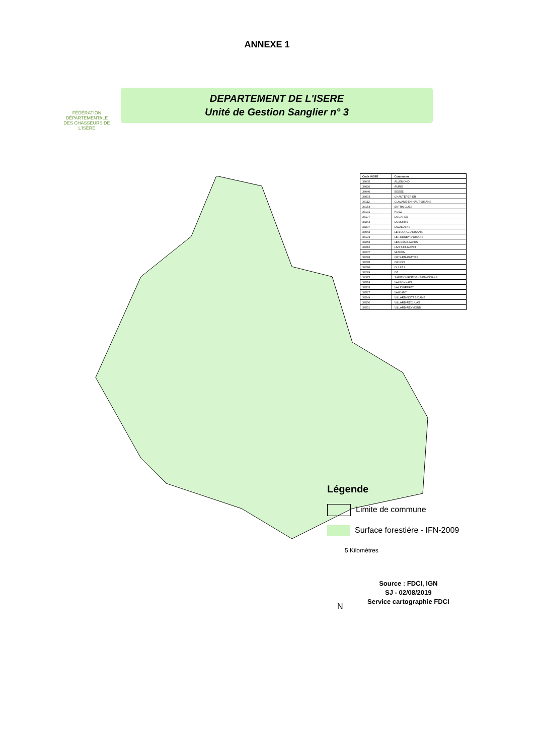ANNEXE 1
FÉDÉRATION DÉPARTEMENTALE DES CHASSEURS DE L'ISÈRE
DEPARTEMENT DE L'ISERE
Unité de Gestion Sanglier n° 3
| Code INSEE | Communes |
| --- | --- |
| 38005 | ALLEMOND |
| 38020 | AURIS |
| 38040 | BESSE |
| 38073 | CHANTEPERIER |
| 38112 | CLAVANS-EN-HAUT-OISANS |
| 38154 | ENTRAIGUES |
| 38191 | HUEZ |
| 38177 | LA GARDE |
| 38264 | LA MORTE |
| 38207 | LAVALDENS |
| 38063 | LE BOURG-D'OISANS |
| 38173 | LE FRENEY-D'OISANS |
| 38253 | LES DEUX-ALPES |
| 38212 | LIVET-ET-GAVET |
| 38237 | MIZOEN |
| 38283 | ORIS-EN-RATTIER |
| 38285 | ORNON |
| 38286 | OULLES |
| 38289 | OZ |
| 38375 | SAINT-CHRISTOPHE-EN-OISANS |
| 38518 | VALBONNAIS |
| 38533 | VALJOUFFREY |
| 38527 | VAUJANY |
| 38549 | VILLARD-NOTRE-DAME |
| 38550 | VILLARD-RECULAS |
| 38551 | VILLARD-REYMOND |
Légende
Limite de commune
Surface forestière - IFN-2009
5 Kilomètres
Source : FDCI, IGN
SJ - 02/08/2019
Service cartographie FDCI
N